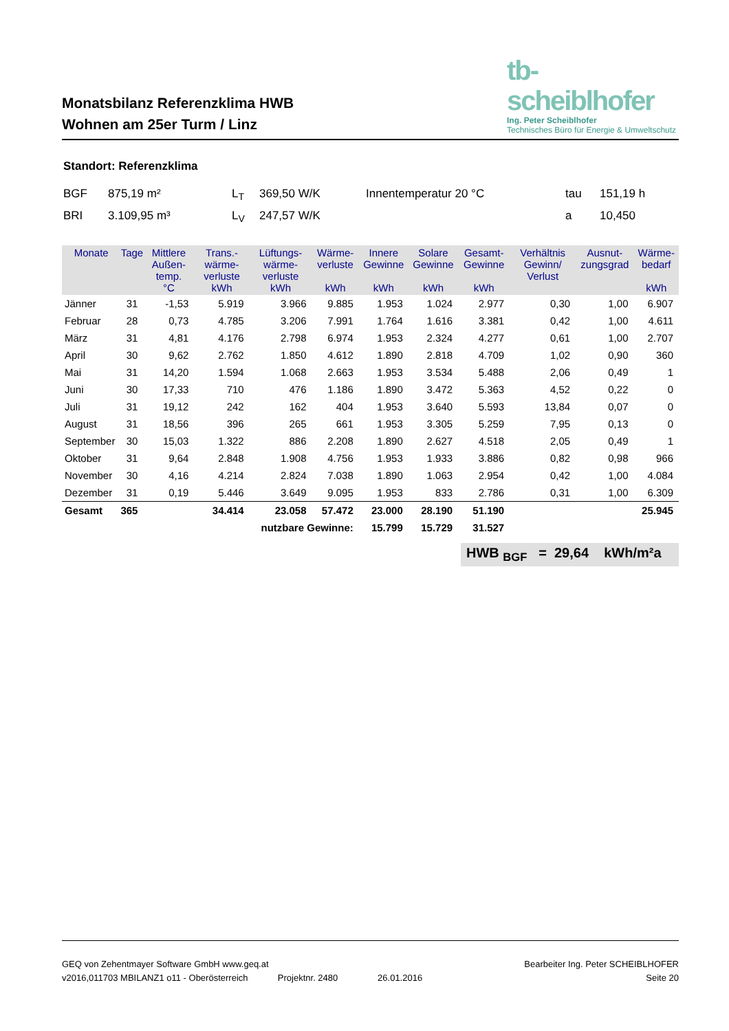Monatsbilanz Referenzklima HWB
Wohnen am 25er Turm / Linz
tb-scheiblhofer
Ing. Peter Scheiblhofer
Technisches Büro für Energie & Umweltschutz
Standort: Referenzklima
BGF 875,19 m² L<sub>T</sub> 369,50 W/K Innentemperatur 20 °C tau 151,19 h BRI 3.109,95 m³ L<sub>V</sub> 247,57 W/K a 10,450
| Monate | Tage | Mittlere Außen-temp. °C | Trans.-wärme-verluste kWh | Lüftungs-wärme-verluste kWh | Wärme-verluste kWh | Innere Gewinne kWh | Solare Gewinne kWh | Gesamt-Gewinne kWh | Verhältnis Gewinn/ Verlust | Ausnut-zungsgrad | Wärme-bedarf kWh |
| --- | --- | --- | --- | --- | --- | --- | --- | --- | --- | --- | --- |
| Jänner | 31 | -1,53 | 5.919 | 3.966 | 9.885 | 1.953 | 1.024 | 2.977 | 0,30 | 1,00 | 6.907 |
| Februar | 28 | 0,73 | 4.785 | 3.206 | 7.991 | 1.764 | 1.616 | 3.381 | 0,42 | 1,00 | 4.611 |
| März | 31 | 4,81 | 4.176 | 2.798 | 6.974 | 1.953 | 2.324 | 4.277 | 0,61 | 1,00 | 2.707 |
| April | 30 | 9,62 | 2.762 | 1.850 | 4.612 | 1.890 | 2.818 | 4.709 | 1,02 | 0,90 | 360 |
| Mai | 31 | 14,20 | 1.594 | 1.068 | 2.663 | 1.953 | 3.534 | 5.488 | 2,06 | 0,49 | 1 |
| Juni | 30 | 17,33 | 710 | 476 | 1.186 | 1.890 | 3.472 | 5.363 | 4,52 | 0,22 | 0 |
| Juli | 31 | 19,12 | 242 | 162 | 404 | 1.953 | 3.640 | 5.593 | 13,84 | 0,07 | 0 |
| August | 31 | 18,56 | 396 | 265 | 661 | 1.953 | 3.305 | 5.259 | 7,95 | 0,13 | 0 |
| September | 30 | 15,03 | 1.322 | 886 | 2.208 | 1.890 | 2.627 | 4.518 | 2,05 | 0,49 | 1 |
| Oktober | 31 | 9,64 | 2.848 | 1.908 | 4.756 | 1.953 | 1.933 | 3.886 | 0,82 | 0,98 | 966 |
| November | 30 | 4,16 | 4.214 | 2.824 | 7.038 | 1.890 | 1.063 | 2.954 | 0,42 | 1,00 | 4.084 |
| Dezember | 31 | 0,19 | 5.446 | 3.649 | 9.095 | 1.953 | 833 | 2.786 | 0,31 | 1,00 | 6.309 |
| Gesamt | 365 | | 34.414 | 23.058 | 57.472 | 23.000 | 28.190 | 51.190 | | | 25.945 |
| | | | nutzbare Gewinne: | | | 15.799 | 15.729 | 31.527 | | | |
HWB <sub>BGF</sub> = 29,64 kWh/m²a
GEQ von Zehentmayer Software GmbH www.geq.at
v2016,011703 MBILANZ1 o11 - Oberösterreich Projektnr. 2480 26.01.2016
Bearbeiter Ing. Peter SCHEIBLHOFER
Seite 20